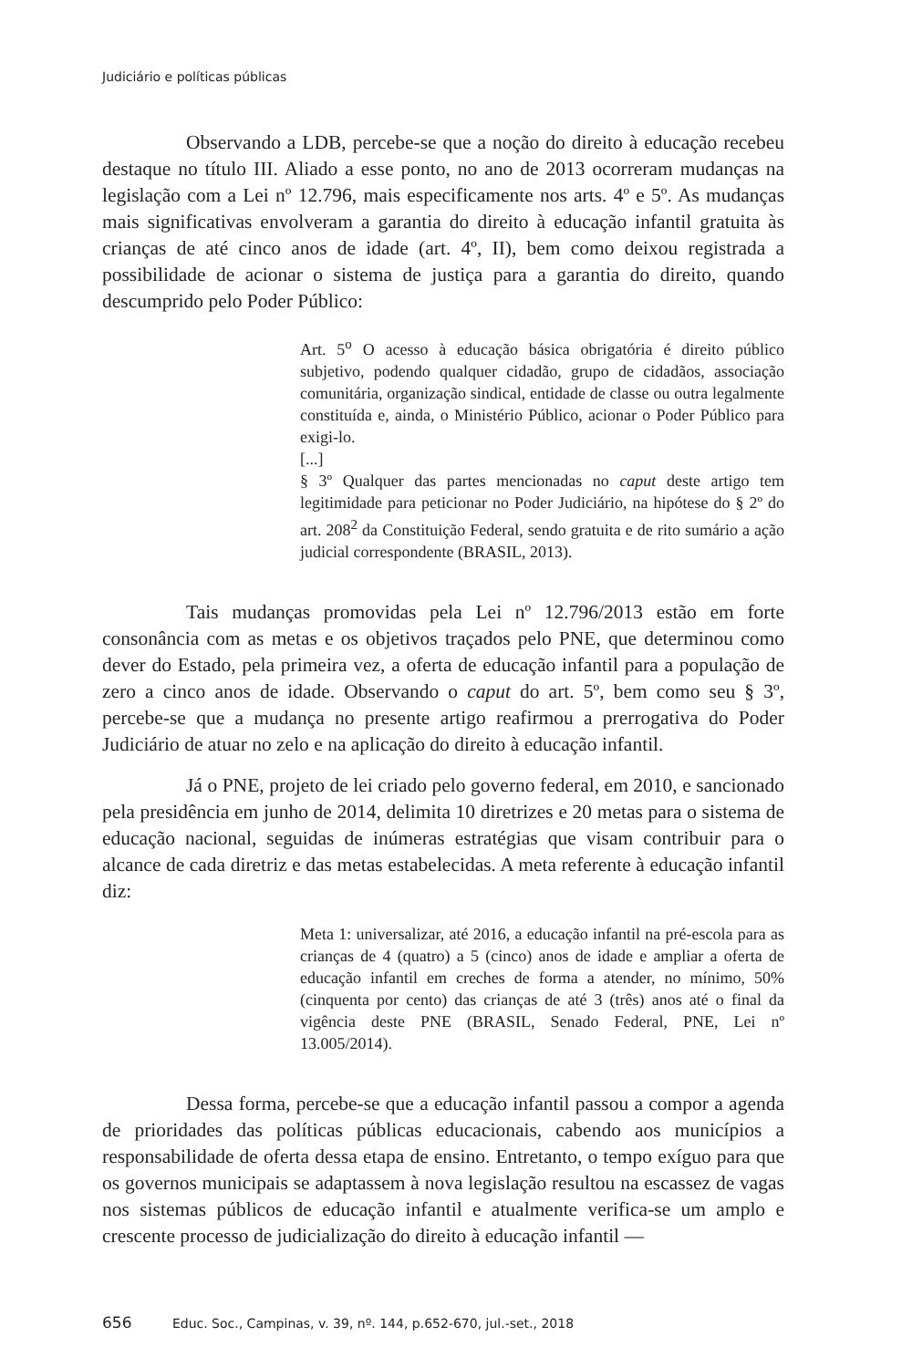Judiciário e políticas públicas
Observando a LDB, percebe-se que a noção do direito à educação recebeu destaque no título III. Aliado a esse ponto, no ano de 2013 ocorreram mudanças na legislação com a Lei nº 12.796, mais especificamente nos arts. 4º e 5º. As mudanças mais significativas envolveram a garantia do direito à educação infantil gratuita às crianças de até cinco anos de idade (art. 4º, II), bem como deixou registrada a possibilidade de acionar o sistema de justiça para a garantia do direito, quando descumprido pelo Poder Público:
Art. 5<sup>o</sup> O acesso à educação básica obrigatória é direito público subjetivo, podendo qualquer cidadão, grupo de cidadãos, associação comunitária, organização sindical, entidade de classe ou outra legalmente constituída e, ainda, o Ministério Público, acionar o Poder Público para exigi-lo.
[...]
§ 3º Qualquer das partes mencionadas no caput deste artigo tem legitimidade para peticionar no Poder Judiciário, na hipótese do § 2º do art. 208<sup>2</sup> da Constituição Federal, sendo gratuita e de rito sumário a ação judicial correspondente (BRASIL, 2013).
Tais mudanças promovidas pela Lei nº 12.796/2013 estão em forte consonância com as metas e os objetivos traçados pelo PNE, que determinou como dever do Estado, pela primeira vez, a oferta de educação infantil para a população de zero a cinco anos de idade. Observando o caput do art. 5º, bem como seu § 3º, percebe-se que a mudança no presente artigo reafirmou a prerrogativa do Poder Judiciário de atuar no zelo e na aplicação do direito à educação infantil.
Já o PNE, projeto de lei criado pelo governo federal, em 2010, e sancionado pela presidência em junho de 2014, delimita 10 diretrizes e 20 metas para o sistema de educação nacional, seguidas de inúmeras estratégias que visam contribuir para o alcance de cada diretriz e das metas estabelecidas. A meta referente à educação infantil diz:
Meta 1: universalizar, até 2016, a educação infantil na pré-escola para as crianças de 4 (quatro) a 5 (cinco) anos de idade e ampliar a oferta de educação infantil em creches de forma a atender, no mínimo, 50% (cinquenta por cento) das crianças de até 3 (três) anos até o final da vigência deste PNE (BRASIL, Senado Federal, PNE, Lei nº 13.005/2014).
Dessa forma, percebe-se que a educação infantil passou a compor a agenda de prioridades das políticas públicas educacionais, cabendo aos municípios a responsabilidade de oferta dessa etapa de ensino. Entretanto, o tempo exíguo para que os governos municipais se adaptassem à nova legislação resultou na escassez de vagas nos sistemas públicos de educação infantil e atualmente verifica-se um amplo e crescente processo de judicialização do direito à educação infantil —
656 Educ. Soc., Campinas, v. 39, nº. 144, p.652-670, jul.-set., 2018